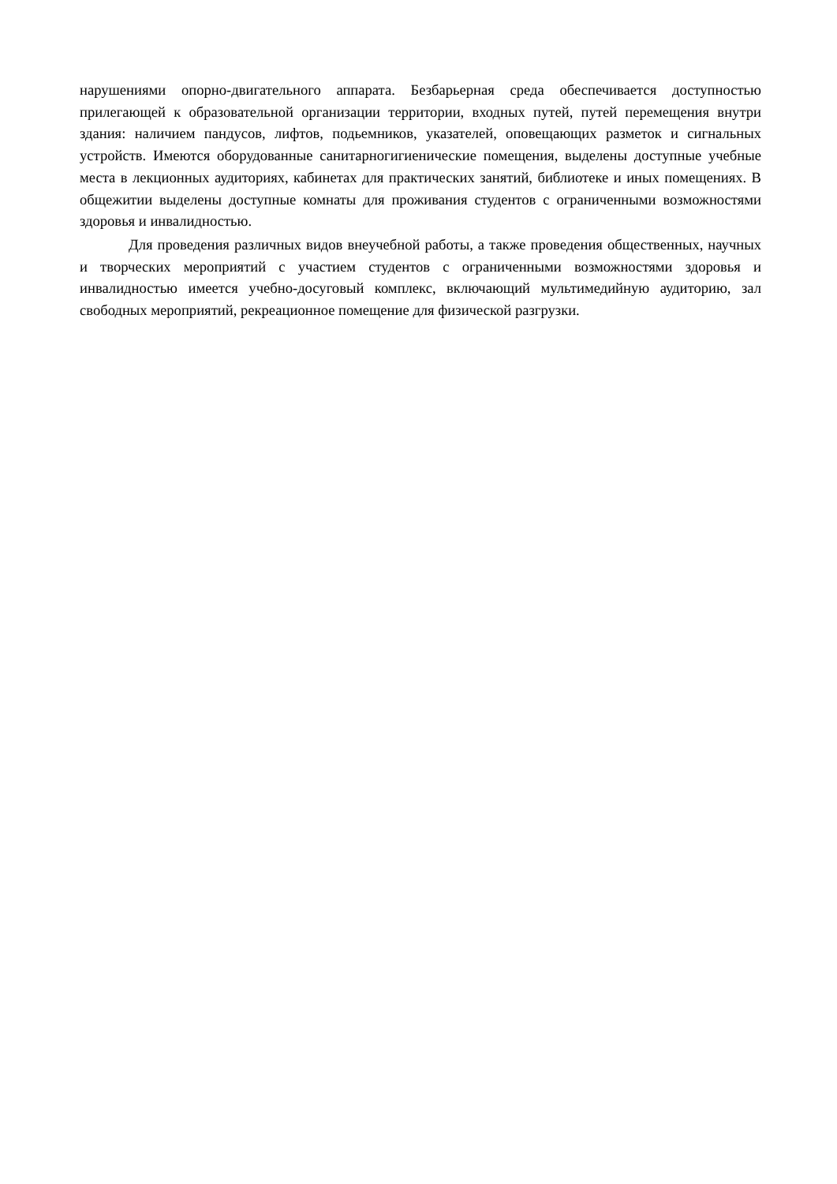нарушениями опорно-двигательного аппарата. Безбарьерная среда обеспечивается доступностью прилегающей к образовательной организации территории, входных путей, путей перемещения внутри здания: наличием пандусов, лифтов, подьемников, указателей, оповещающих разметок и сигнальных устройств. Имеются оборудованные санитарногигиенические помещения, выделены доступные учебные места в лекционных аудиториях, кабинетах для практических занятий, библиотеке и иных помещениях. В общежитии выделены доступные комнаты для проживания студентов с ограниченными возможностями здоровья и инвалидностью.
Для проведения различных видов внеучебной работы, а также проведения общественных, научных и творческих мероприятий с участием студентов с ограниченными возможностями здоровья и инвалидностью имеется учебно-досуговый комплекс, включающий мультимедийную аудиторию, зал свободных мероприятий, рекреационное помещение для физической разгрузки.